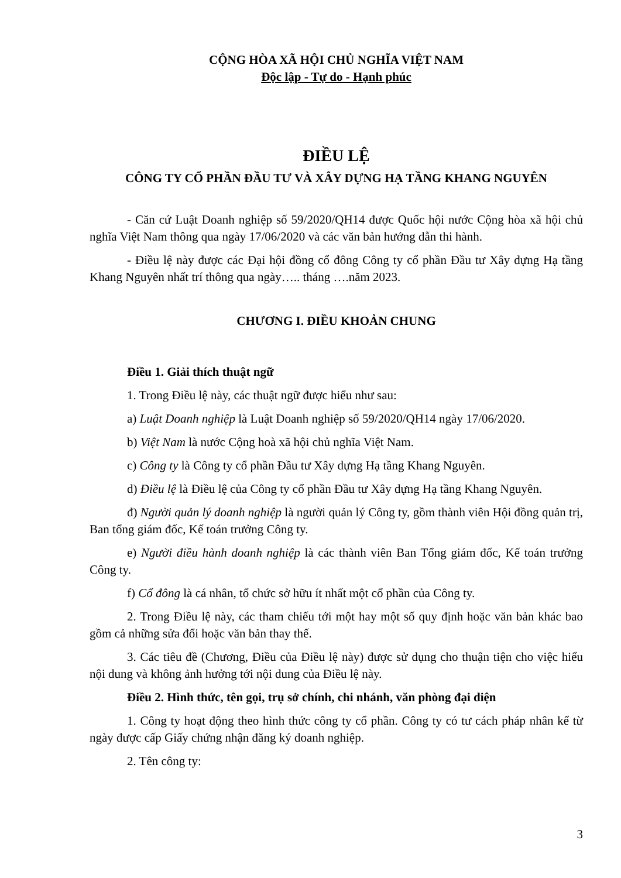CỘNG HÒA XÃ HỘI CHỦ NGHĨA VIỆT NAM
Độc lập - Tự do - Hạnh phúc
ĐIỀU LỆ
CÔNG TY CỔ PHẦN ĐẦU TƯ VÀ XÂY DỰNG HẠ TẦNG KHANG NGUYÊN
- Căn cứ Luật Doanh nghiệp số 59/2020/QH14 được Quốc hội nước Cộng hòa xã hội chủ nghĩa Việt Nam thông qua ngày 17/06/2020 và các văn bản hướng dẫn thi hành.
- Điều lệ này được các Đại hội đồng cổ đông Công ty cổ phần Đầu tư Xây dựng Hạ tầng Khang Nguyên nhất trí thông qua ngày….. tháng ….năm 2023.
CHƯƠNG I. ĐIỀU KHOẢN CHUNG
Điều 1. Giải thích thuật ngữ
1. Trong Điều lệ này, các thuật ngữ được hiểu như sau:
a) Luật Doanh nghiệp là Luật Doanh nghiệp số 59/2020/QH14 ngày 17/06/2020.
b) Việt Nam là nước Cộng hoà xã hội chủ nghĩa Việt Nam.
c) Công ty là Công ty cổ phần Đầu tư Xây dựng Hạ tầng Khang Nguyên.
d) Điều lệ là Điều lệ của Công ty cổ phần Đầu tư Xây dựng Hạ tầng Khang Nguyên.
đ) Người quản lý doanh nghiệp là người quản lý Công ty, gồm thành viên Hội đồng quản trị, Ban tổng giám đốc, Kế toán trưởng Công ty.
e) Người điều hành doanh nghiệp là các thành viên Ban Tổng giám đốc, Kế toán trưởng Công ty.
f) Cổ đông là cá nhân, tổ chức sở hữu ít nhất một cổ phần của Công ty.
2. Trong Điều lệ này, các tham chiếu tới một hay một số quy định hoặc văn bản khác bao gồm cả những sửa đổi hoặc văn bản thay thế.
3. Các tiêu đề (Chương, Điều của Điều lệ này) được sử dụng cho thuận tiện cho việc hiểu nội dung và không ảnh hưởng tới nội dung của Điều lệ này.
Điều 2. Hình thức, tên gọi, trụ sở chính, chi nhánh, văn phòng đại diện
1. Công ty hoạt động theo hình thức công ty cổ phần. Công ty có tư cách pháp nhân kể từ ngày được cấp Giấy chứng nhận đăng ký doanh nghiệp.
2. Tên công ty:
3